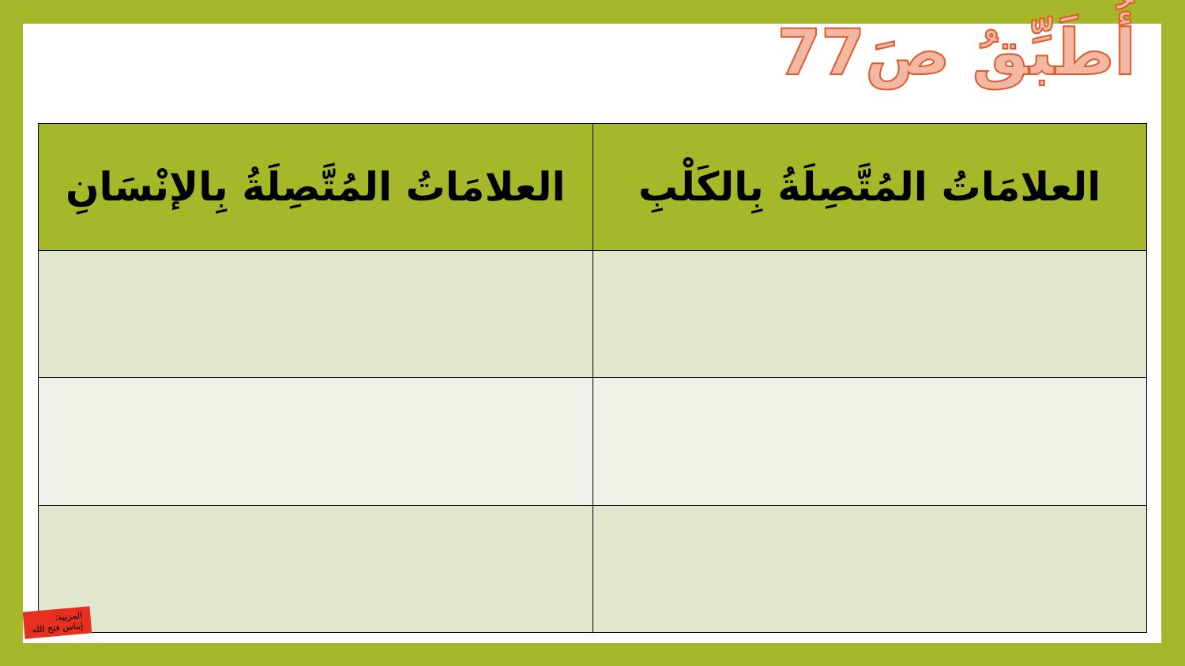أُطَبِّقُ صَ77
| العلامَاتُ المُتَّصِلَةُ بِالكَلْبِ | العلامَاتُ المُتَّصِلَةُ بِالإنْسَانِ |
| --- | --- |
المربية:
إيناس فتح الله